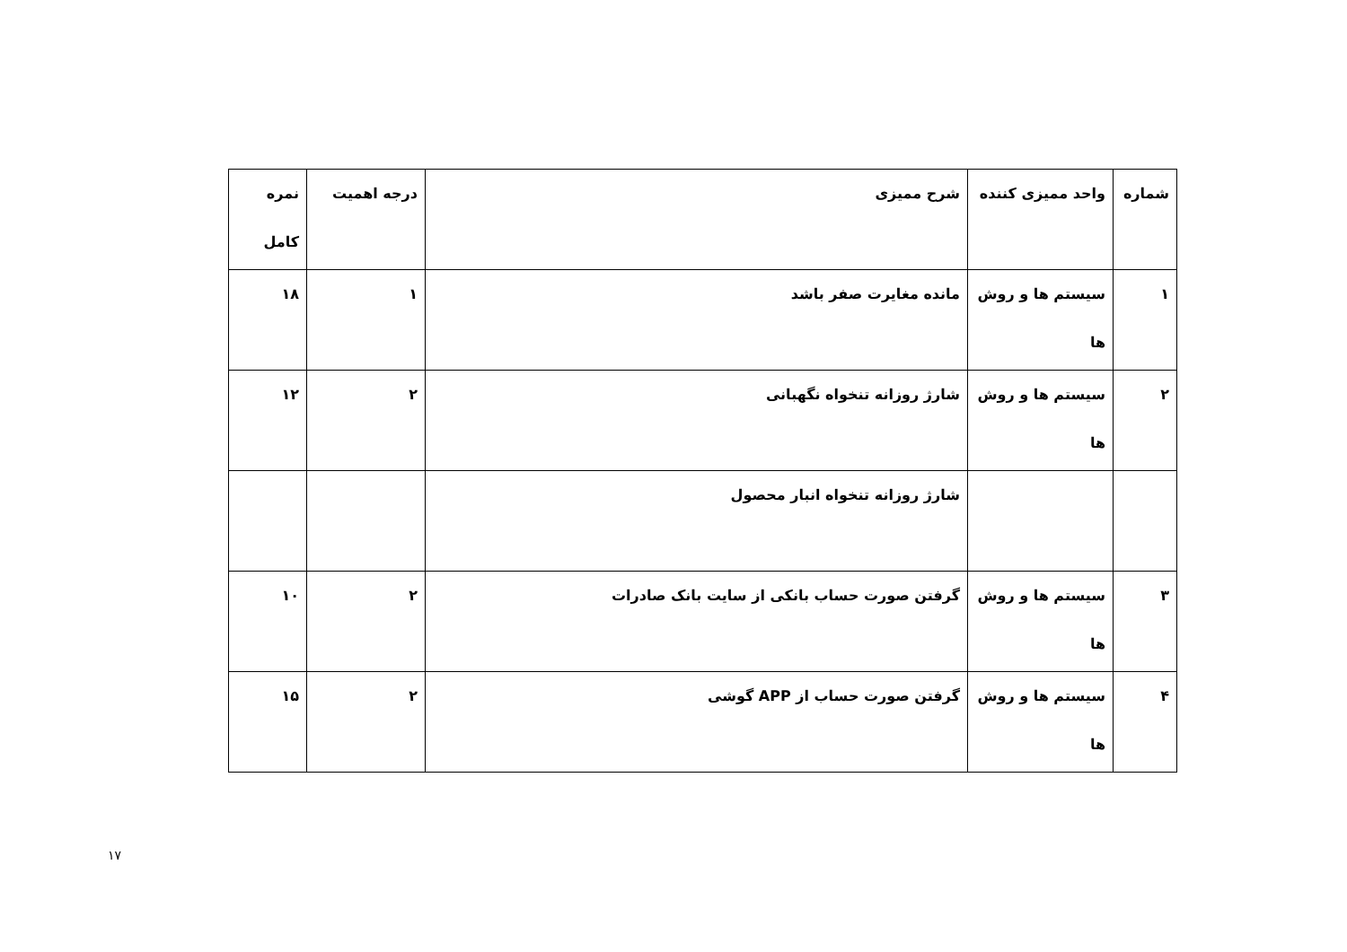| شماره | واحد ممیزی کننده | شرح ممیزی | درجه اهمیت | نمره کامل |
| ۱ | سیستم ها و روش ها | مانده مغایرت صفر باشد | ۱ | ۱۸ |
| ۲ | سیستم ها و روش ها | شارژ روزانه تنخواه نگهبانی | ۲ | ۱۲ |
| | | شارژ روزانه تنخواه انبار محصول | | |
| ۳ | سیستم ها و روش ها | گرفتن صورت حساب بانکی از سایت بانک صادرات | ۲ | ۱۰ |
| ۴ | سیستم ها و روش ها | گرفتن صورت حساب از APP گوشی | ۲ | ۱۵ |
۱۷